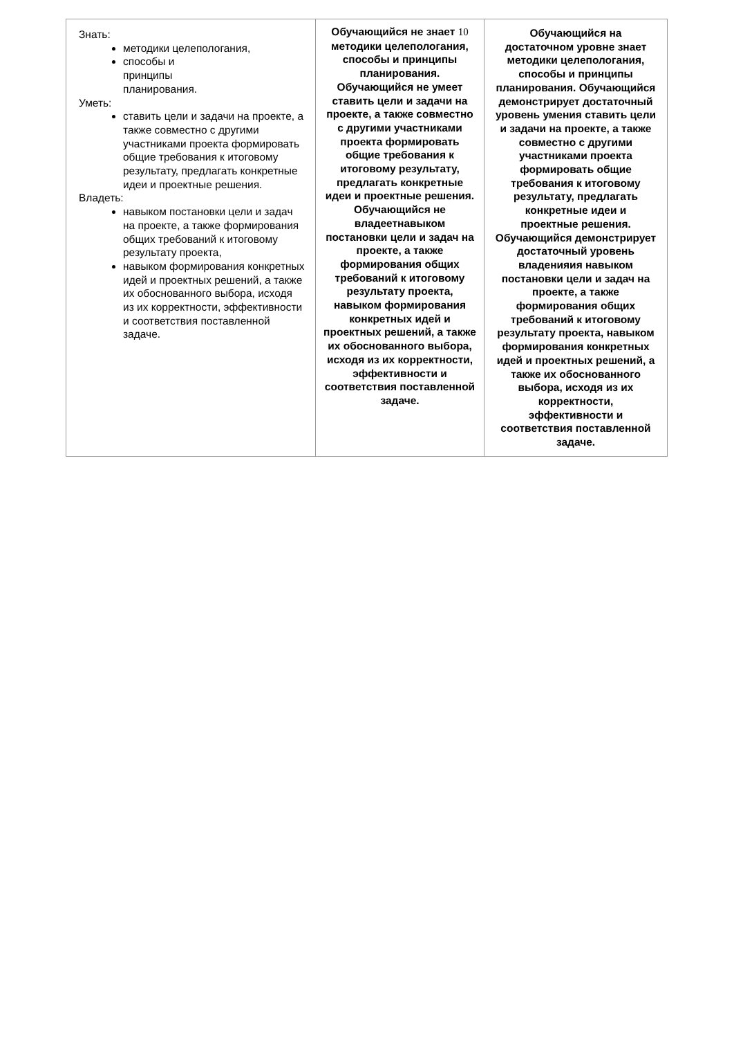| Знать: методики целепологания, способы и принципы планирования. Уметь: ставить цели и задачи на проекте, а также совместно с другими участниками проекта формировать общие требования к итоговому результату, предлагать конкретные идеи и проектные решения. Владеть: навыком постановки цели и задач на проекте, а также формирования общих требований к итоговому результату проекта, навыком формирования конкретных идей и проектных решений, а также их обоснованного выбора, исходя из их корректности, эффективности и соответствия поставленной задаче. | Обучающийся не знает 10 методики целепологания, способы и принципы планирования. Обучающийся не умеет ставить цели и задачи на проекте, а также совместно с другими участниками проекта формировать общие требования к итоговому результату, предлагать конкретные идеи и проектные решения. Обучающийся не владеетнавыком постановки цели и задач на проекте, а также формирования общих требований к итоговому результату проекта, навыком формирования конкретных идей и проектных решений, а также их обоснованного выбора, исходя из их корректности, эффективности и соответствия поставленной задаче. | Обучающийся на достаточном уровне знает методики целепологания, способы и принципы планирования. Обучающийся демонстрирует достаточный уровень умения ставить цели и задачи на проекте, а также совместно с другими участниками проекта формировать общие требования к итоговому результату, предлагать конкретные идеи и проектные решения. Обучающийся демонстрирует достаточный уровень владенияия навыком постановки цели и задач на проекте, а также формирования общих требований к итоговому результату проекта, навыком формирования конкретных идей и проектных решений, а также их обоснованного выбора, исходя из их корректности, эффективности и соответствия поставленной задаче. |